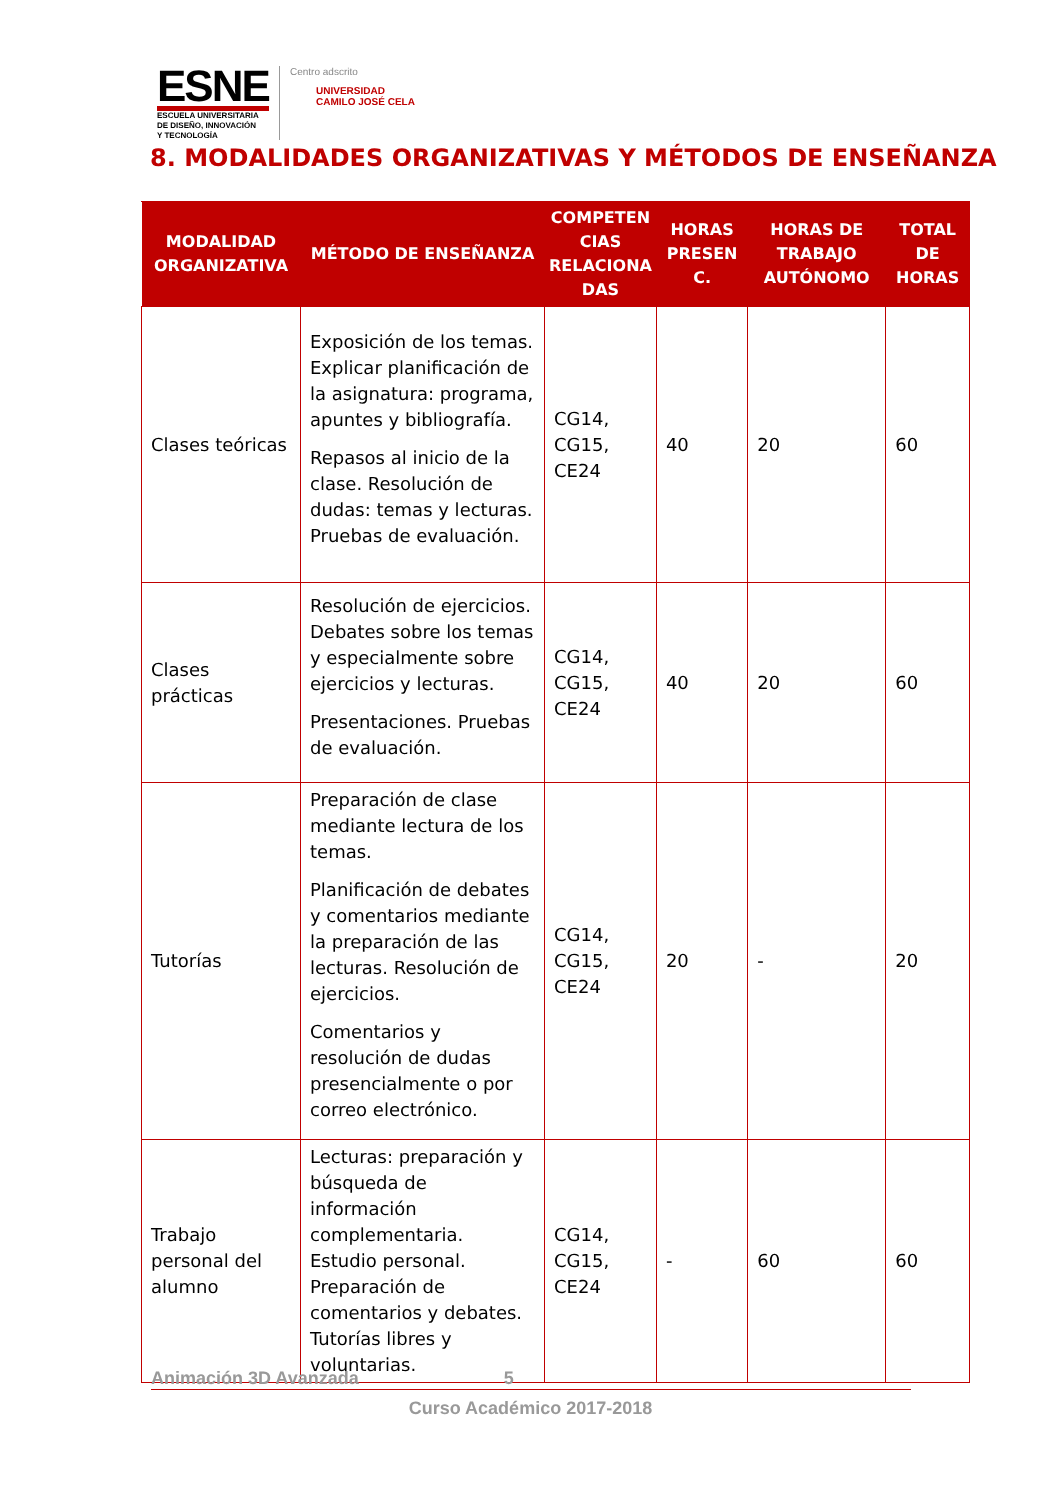ESNE
ESCUELA UNIVERSITARIA
DE DISEÑO, INNOVACIÓN
Y TECNOLOGÍA
Centro adscrito
UNIVERSIDAD
CAMILO JOSÉ CELA
8. MODALIDADES ORGANIZATIVAS Y MÉTODOS DE ENSEÑANZA
| MODALIDAD ORGANIZATIVA | MÉTODO DE ENSEÑANZA | COMPETEN CIAS RELACIONA DAS | HORAS PRESEN C. | HORAS DE TRABAJO AUTÓNOMO | TOTAL DE HORAS |
| --- | --- | --- | --- | --- | --- |
| Clases teóricas | Exposición de los temas. Explicar planificación de la asignatura: programa, apuntes y bibliografía. Repasos al inicio de la clase. Resolución de dudas: temas y lecturas. Pruebas de evaluación. | CG14, CG15, CE24 | 40 | 20 | 60 |
| Clases prácticas | Resolución de ejercicios. Debates sobre los temas y especialmente sobre ejercicios y lecturas. Presentaciones. Pruebas de evaluación. | CG14, CG15, CE24 | 40 | 20 | 60 |
| Tutorías | Preparación de clase mediante lectura de los temas. Planificación de debates y comentarios mediante la preparación de las lecturas. Resolución de ejercicios. Comentarios y resolución de dudas presencialmente o por correo electrónico. | CG14, CG15, CE24 | 20 | - | 20 |
| Trabajo personal del alumno | Lecturas: preparación y búsqueda de información complementaria. Estudio personal. Preparación de comentarios y debates. Tutorías libres y voluntarias. | CG14, CG15, CE24 | - | 60 | 60 |
Animación 3D Avanzada 5
Curso Académico 2017-2018